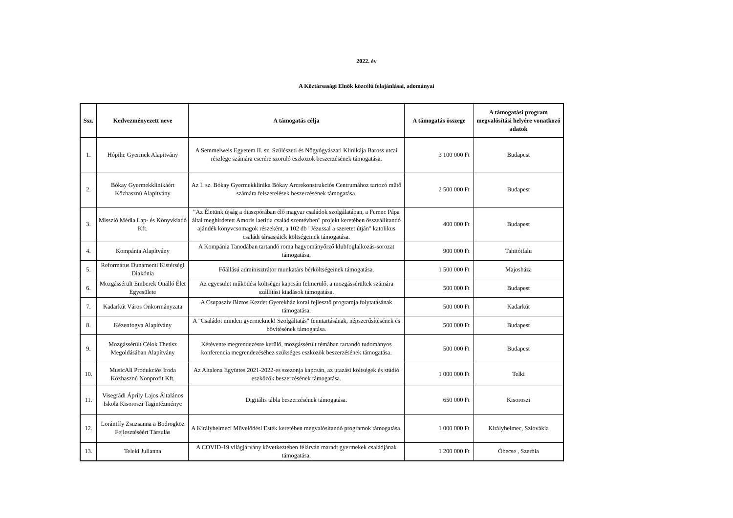2022. év
A Köztársasági Elnök közcélú felajánlásai, adományai
| Ssz. | Kedvezményezett neve | A támogatás célja | A támogatás összege | A támogatási program megvalósítási helyére vonatkozó adatok |
| --- | --- | --- | --- | --- |
| 1. | Hópihe Gyermek Alapítvány | A Semmelweis Egyetem II. sz. Szülészeti és Nőgyógyászati Klinikája Baross utcai részlege számára cserére szoruló eszközök beszerzésének támogatása. | 3 100 000 Ft | Budapest |
| 2. | Bókay Gyermekklinikáért Közhasznú Alapítvány | Az I. sz. Bókay Gyermekklinika Bókay Arcrekonstrukciós Centrumához tartozó műtő számára felszerelések beszerzésének támogatása. | 2 500 000 Ft | Budapest |
| 3. | Misszió Média Lap- és Könyvkiadó Kft. | "Az Életünk újság a diaszpórában élő magyar családok szolgálatában, a Ferenc Pápa által meghirdetett Amoris laetitia család szentévben" projekt keretében összeállítandó ajándék könyvcsomagok részeként, a 102 db "Jézussal a szeretet útján" katolikus családi társasjáték költségeinek támogatása. | 400 000 Ft | Budapest |
| 4. | Kompánia Alapítvány | A Kompánia Tanodában tartandó roma hagyományőrző klubfoglalkozás-sorozat támogatása. | 900 000 Ft | Tahitótfalu |
| 5. | Református Dunamenti Kistérségi Diakónia | Főállású adminisztrátor munkatárs bérköltségeinek támogatása. | 1 500 000 Ft | Majosháza |
| 6. | Mozgássérült Emberek Önálló Élet Egyesülete | Az egyesület működési költségei kapcsán felmerülő, a mozgássérültek számára szállítási kiadások támogatása. | 500 000 Ft | Budapest |
| 7. | Kadarkút Város Önkormányzata | A Csupaszív Biztos Kezdet Gyerekház korai fejlesztő programja folytatásának támogatása. | 500 000 Ft | Kadarkút |
| 8. | Kézenfogva Alapítvány | A "Családot minden gyermeknek! Szolgáltatás" fenntartásának, népszerűsítésének és bővítésének támogatása. | 500 000 Ft | Budapest |
| 9. | Mozgássérült Célok Thetisz Megoldásában Alapítvány | Kétévente megrendezésre kerülő, mozgássérült témában tartandó tudományos konferencia megrendezéséhez szükséges eszközök beszerzésének támogatása. | 500 000 Ft | Budapest |
| 10. | MusicAli Produkciós Iroda Közhasznú Nonprofit Kft. | Az Altalena Együttes 2021-2022-es szezonja kapcsán, az utazási költségek és stúdió eszközök beszerzésének támogatása. | 1 000 000 Ft | Telki |
| 11. | Visegrádi Áprily Lajos Általános Iskola Kisoroszi Tagintézménye | Digitális tábla beszerzésének támogatása. | 650 000 Ft | Kisoroszi |
| 12. | Lorántffy Zsuzsanna a Bodrogköz Fejlesztéséért Társulás | A Királyhelmeci Művelődési Esték keretében megvalósítandó programok támogatása. | 1 000 000 Ft | Királyhelmec, Szlovákia |
| 13. | Teleki Julianna | A COVID-19 világjárvány következtében félárván maradt gyermekek családjának támogatása. | 1 200 000 Ft | Óbecse , Szerbia |